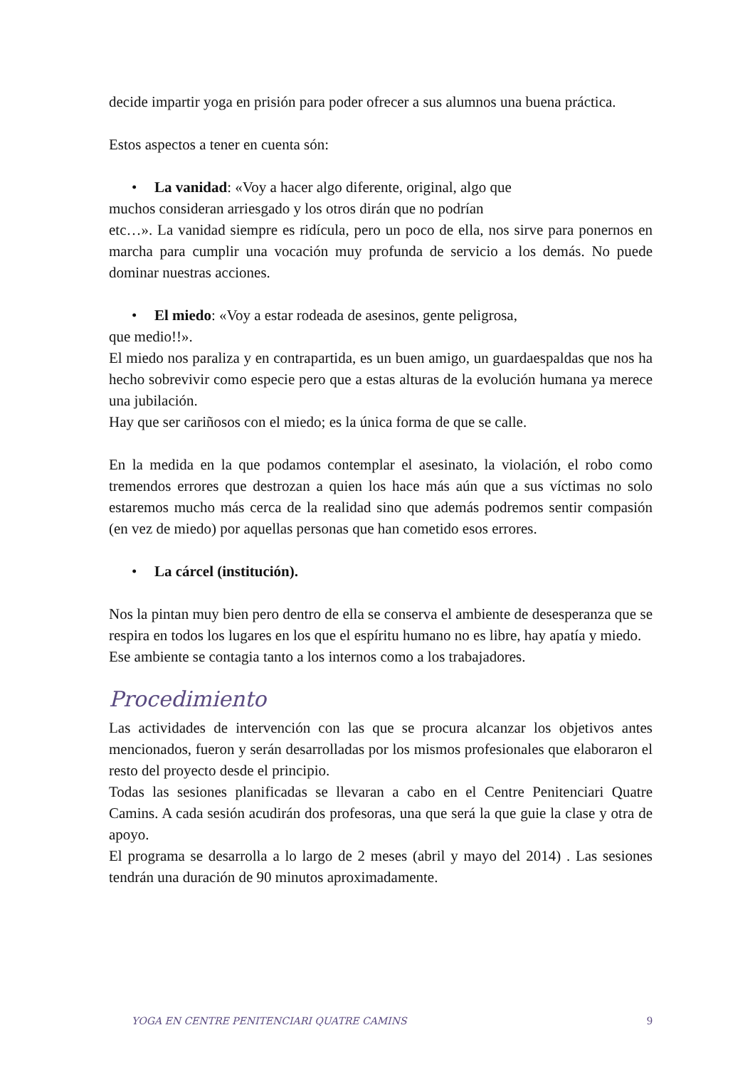decide impartir yoga en prisión para poder ofrecer a sus alumnos una buena práctica.
Estos aspectos a tener en cuenta són:
• La vanidad: «Voy a hacer algo diferente, original, algo que
muchos consideran arriesgado y los otros dirán que no podrían
etc…». La vanidad siempre es ridícula, pero un poco de ella, nos sirve para ponernos en marcha para cumplir una vocación muy profunda de servicio a los demás. No puede dominar nuestras acciones.
• El miedo: «Voy a estar rodeada de asesinos, gente peligrosa,
que medio!!».
El miedo nos paraliza y en contrapartida, es un buen amigo, un guardaespaldas que nos ha hecho sobrevivir como especie pero que a estas alturas de la evolución humana ya merece una jubilación.
Hay que ser cariñosos con el miedo; es la única forma de que se calle.
En la medida en la que podamos contemplar el asesinato, la violación, el robo como tremendos errores que destrozan a quien los hace más aún que a sus víctimas no solo estaremos mucho más cerca de la realidad sino que además podremos sentir compasión (en vez de miedo) por aquellas personas que han cometido esos errores.
• La cárcel (institución).
Nos la pintan muy bien pero dentro de ella se conserva el ambiente de desesperanza que se respira en todos los lugares en los que el espíritu humano no es libre, hay apatía y miedo.
Ese ambiente se contagia tanto a los internos como a los trabajadores.
Procedimiento
Las actividades de intervención con las que se procura alcanzar los objetivos antes mencionados, fueron y serán desarrolladas por los mismos profesionales que elaboraron el resto del proyecto desde el principio.
Todas las sesiones planificadas se llevaran a cabo en el Centre Penitenciari Quatre Camins. A cada sesión acudirán dos profesoras, una que será la que guie la clase y otra de apoyo.
El programa se desarrolla a lo largo de 2 meses (abril y mayo del 2014) . Las sesiones tendrán una duración de 90 minutos aproximadamente.
YOGA EN CENTRE PENITENCIARI QUATRE CAMINS 9